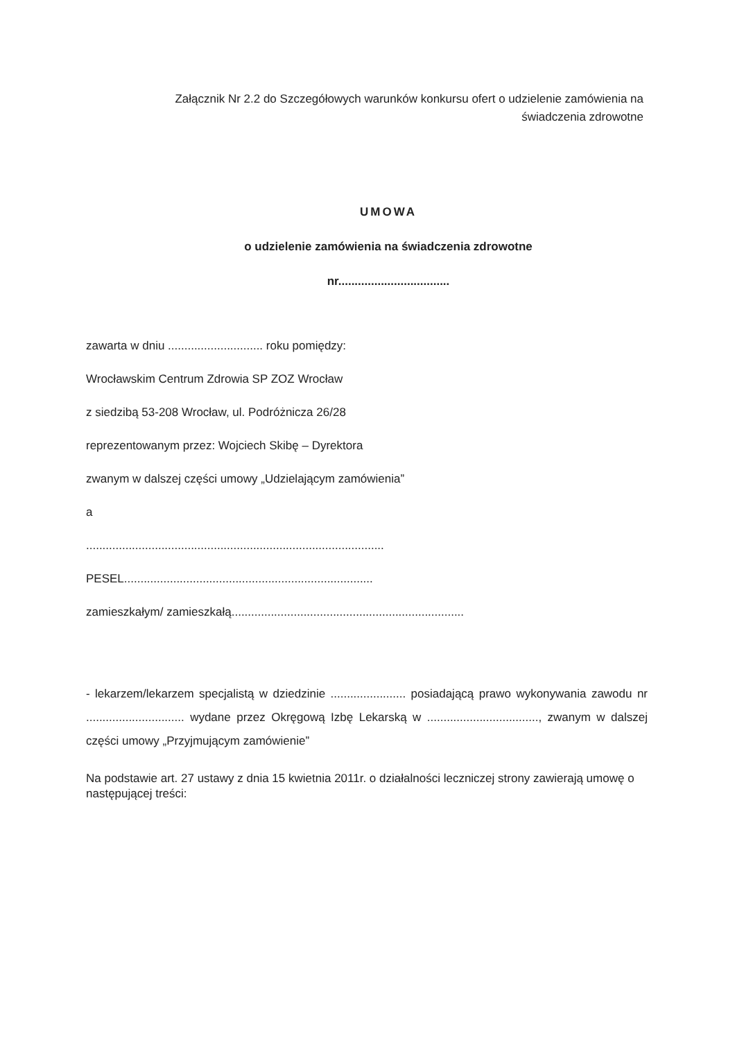Załącznik Nr 2.2 do Szczegółowych warunków konkursu ofert o udzielenie zamówienia na
świadczenia zdrowotne
UMOWA
o udzielenie zamówienia na świadczenia zdrowotne
nr..................................
zawarta w dniu ............................. roku pomiędzy:
Wrocławskim Centrum Zdrowia SP ZOZ Wrocław
z siedzibą 53-208 Wrocław, ul. Podróżnicza 26/28
reprezentowanym przez: Wojciech Skibę – Dyrektora
zwanym w dalszej części umowy „Udzielającym zamówienia”
a
...........................................................................................
PESEL............................................................................
zamieszkałym/ zamieszkałą.......................................................................
- lekarzem/lekarzem specjalistą w dziedzinie ....................... posiadającą prawo wykonywania zawodu nr .............................. wydane przez Okręgową Izbę Lekarską w .................................., zwanym w dalszej części umowy „Przyjmującym zamówienie”
Na podstawie art. 27 ustawy z dnia 15 kwietnia 2011r. o działalności leczniczej strony zawierają umowę o następującej treści: